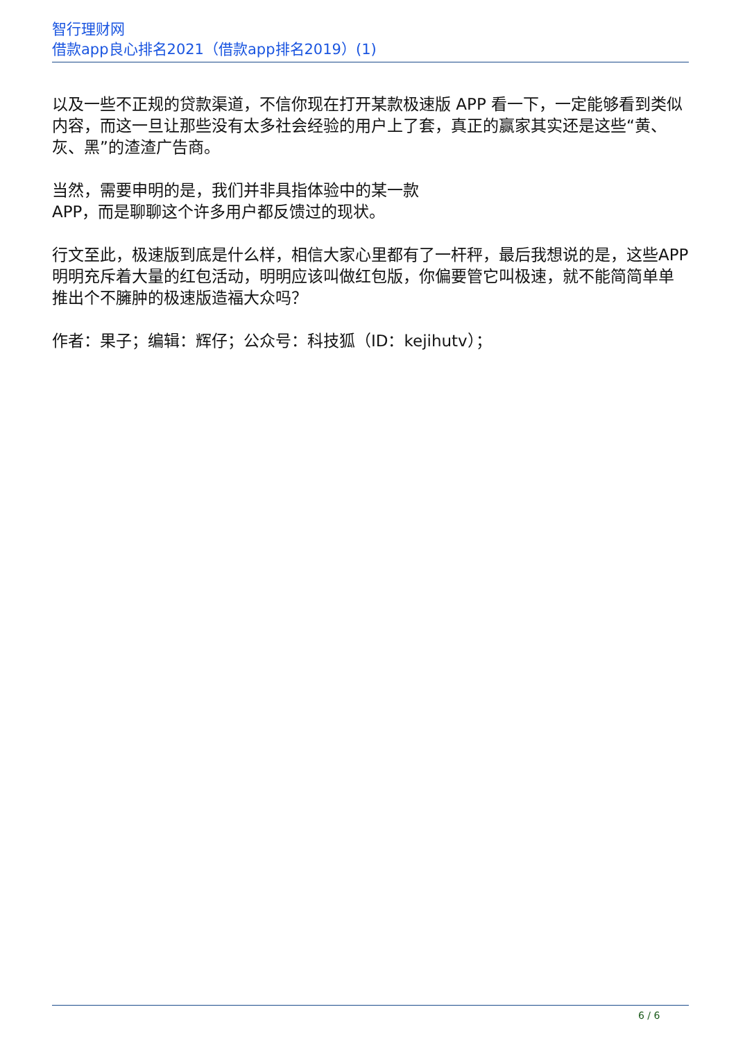智行理财网
借款app良心排名2021（借款app排名2019）(1)
以及一些不正规的贷款渠道，不信你现在打开某款极速版 APP 看一下，一定能够看到类似内容，而这一旦让那些没有太多社会经验的用户上了套，真正的赢家其实还是这些“黄、灰、黑”的渣渣广告商。
当然，需要申明的是，我们并非具指体验中的某一款
APP，而是聊聊这个许多用户都反馈过的现状。
行文至此，极速版到底是什么样，相信大家心里都有了一杆秤，最后我想说的是，这些APP明明充斥着大量的红包活动，明明应该叫做红包版，你偏要管它叫极速，就不能简简单单推出个不臃肿的极速版造福大众吗？
作者：果子；编辑：辉仔；公众号：科技狐（ID：kejihutv）；
6 / 6